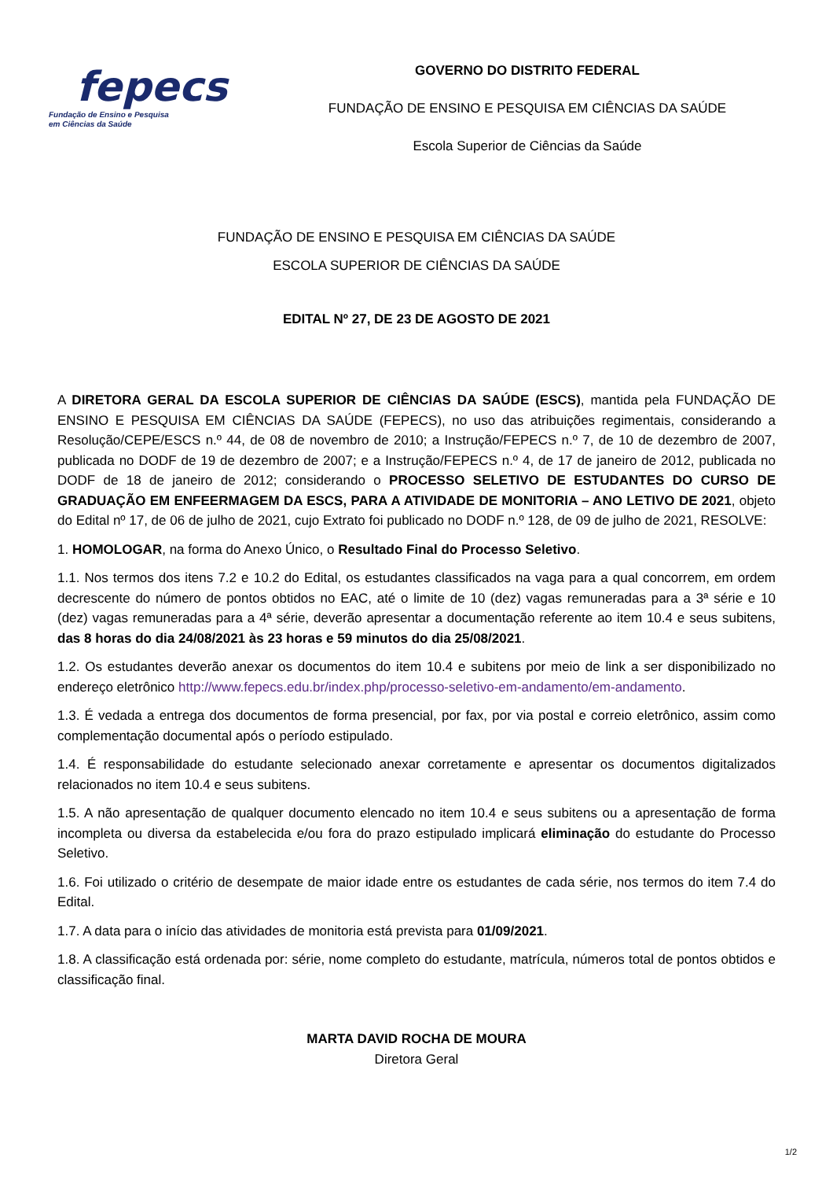fepecs
Fundação de Ensino e Pesquisa
em Ciências da Saúde
GOVERNO DO DISTRITO FEDERAL
FUNDAÇÃO DE ENSINO E PESQUISA EM CIÊNCIAS DA SAÚDE
Escola Superior de Ciências da Saúde
FUNDAÇÃO DE ENSINO E PESQUISA EM CIÊNCIAS DA SAÚDE
ESCOLA SUPERIOR DE CIÊNCIAS DA SAÚDE
EDITAL Nº 27, DE 23 DE AGOSTO DE 2021
A DIRETORA GERAL DA ESCOLA SUPERIOR DE CIÊNCIAS DA SAÚDE (ESCS), mantida pela FUNDAÇÃO DE ENSINO E PESQUISA EM CIÊNCIAS DA SAÚDE (FEPECS), no uso das atribuições regimentais, considerando a Resolução/CEPE/ESCS n.º 44, de 08 de novembro de 2010; a Instrução/FEPECS n.º 7, de 10 de dezembro de 2007, publicada no DODF de 19 de dezembro de 2007; e a Instrução/FEPECS n.º 4, de 17 de janeiro de 2012, publicada no DODF de 18 de janeiro de 2012; considerando o PROCESSO SELETIVO DE ESTUDANTES DO CURSO DE GRADUAÇÃO EM ENFEERMAGEM DA ESCS, PARA A ATIVIDADE DE MONITORIA – ANO LETIVO DE 2021, objeto do Edital nº 17, de 06 de julho de 2021, cujo Extrato foi publicado no DODF n.º 128, de 09 de julho de 2021, RESOLVE:
1. HOMOLOGAR, na forma do Anexo Único, o Resultado Final do Processo Seletivo.
1.1. Nos termos dos itens 7.2 e 10.2 do Edital, os estudantes classificados na vaga para a qual concorrem, em ordem decrescente do número de pontos obtidos no EAC, até o limite de 10 (dez) vagas remuneradas para a 3ª série e 10 (dez) vagas remuneradas para a 4ª série, deverão apresentar a documentação referente ao item 10.4 e seus subitens, das 8 horas do dia 24/08/2021 às 23 horas e 59 minutos do dia 25/08/2021.
1.2. Os estudantes deverão anexar os documentos do item 10.4 e subitens por meio de link a ser disponibilizado no endereço eletrônico http://www.fepecs.edu.br/index.php/processo-seletivo-em-andamento/em-andamento.
1.3. É vedada a entrega dos documentos de forma presencial, por fax, por via postal e correio eletrônico, assim como complementação documental após o período estipulado.
1.4. É responsabilidade do estudante selecionado anexar corretamente e apresentar os documentos digitalizados relacionados no item 10.4 e seus subitens.
1.5. A não apresentação de qualquer documento elencado no item 10.4 e seus subitens ou a apresentação de forma incompleta ou diversa da estabelecida e/ou fora do prazo estipulado implicará eliminação do estudante do Processo Seletivo.
1.6. Foi utilizado o critério de desempate de maior idade entre os estudantes de cada série, nos termos do item 7.4 do Edital.
1.7. A data para o início das atividades de monitoria está prevista para 01/09/2021.
1.8. A classificação está ordenada por: série, nome completo do estudante, matrícula, números total de pontos obtidos e classificação final.
MARTA DAVID ROCHA DE MOURA
Diretora Geral
1/2